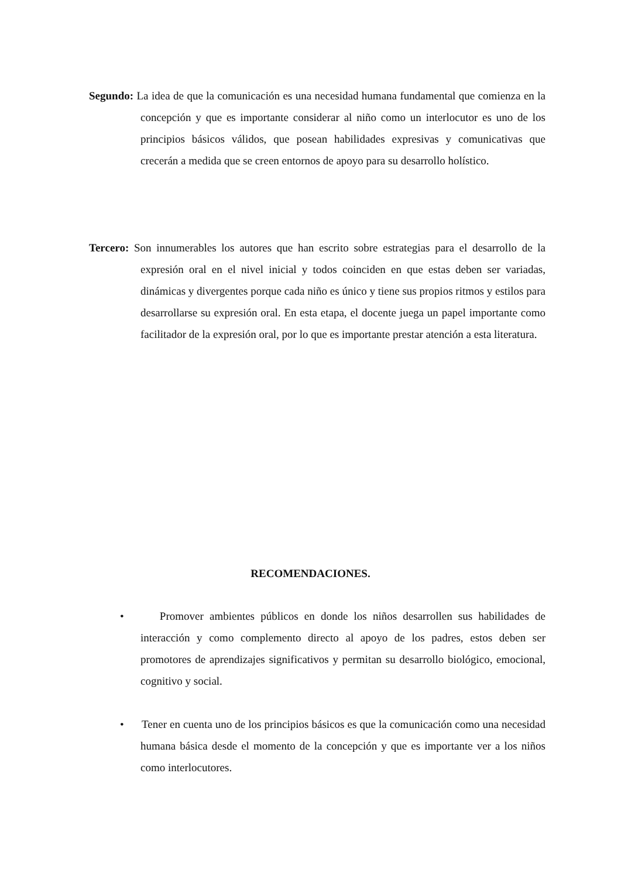Segundo: La idea de que la comunicación es una necesidad humana fundamental que comienza en la concepción y que es importante considerar al niño como un interlocutor es uno de los principios básicos válidos, que posean habilidades expresivas y comunicativas que crecerán a medida que se creen entornos de apoyo para su desarrollo holístico.
Tercero: Son innumerables los autores que han escrito sobre estrategias para el desarrollo de la expresión oral en el nivel inicial y todos coinciden en que estas deben ser variadas, dinámicas y divergentes porque cada niño es único y tiene sus propios ritmos y estilos para desarrollarse su expresión oral. En esta etapa, el docente juega un papel importante como facilitador de la expresión oral, por lo que es importante prestar atención a esta literatura.
RECOMENDACIONES.
• Promover ambientes públicos en donde los niños desarrollen sus habilidades de interacción y como complemento directo al apoyo de los padres, estos deben ser promotores de aprendizajes significativos y permitan su desarrollo biológico, emocional, cognitivo y social.
• Tener en cuenta uno de los principios básicos es que la comunicación como una necesidad humana básica desde el momento de la concepción y que es importante ver a los niños como interlocutores.